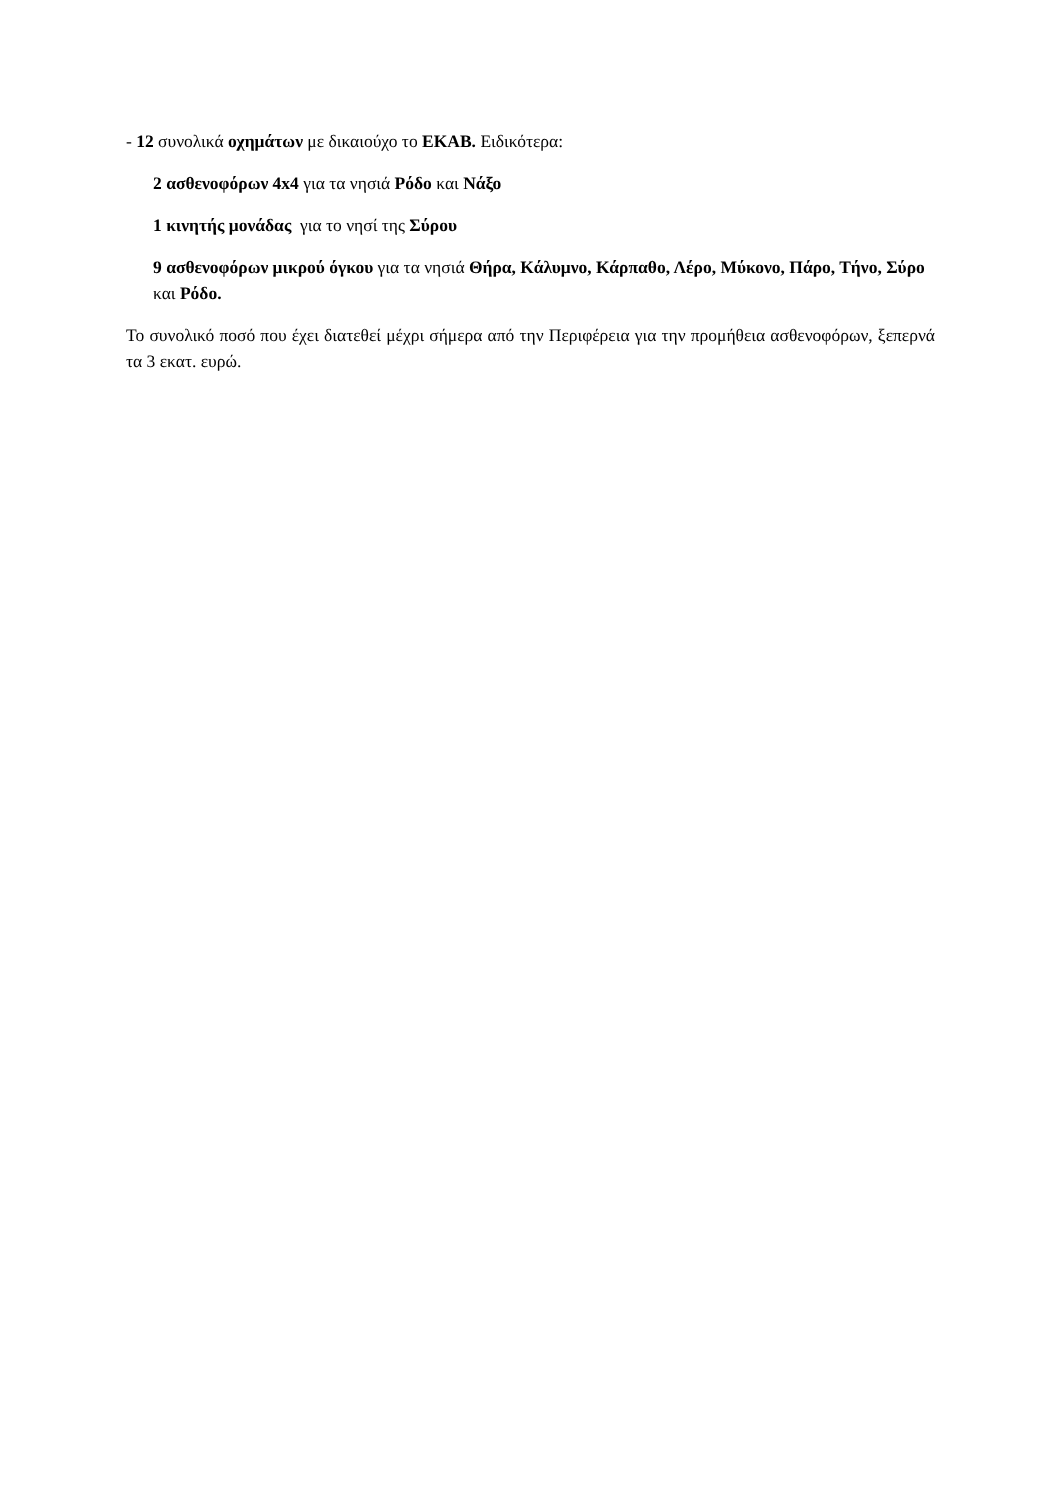- 12 συνολικά οχημάτων με δικαιούχο το ΕΚΑΒ. Ειδικότερα:
2 ασθενοφόρων 4x4 για τα νησιά Ρόδο και Νάξο
1 κινητής μονάδας για το νησί της Σύρου
9 ασθενοφόρων μικρού όγκου για τα νησιά Θήρα, Κάλυμνο, Κάρπαθο, Λέρο, Μύκονο, Πάρο, Τήνο, Σύρο και Ρόδο.
Το συνολικό ποσό που έχει διατεθεί μέχρι σήμερα από την Περιφέρεια για την προμήθεια ασθενοφόρων, ξεπερνά τα 3 εκατ. ευρώ.